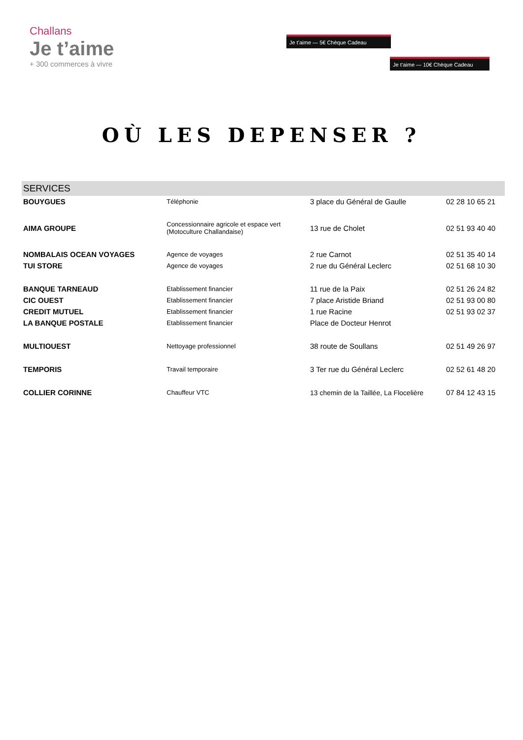Challans
Je t’aime
+ 300 commerces à vivre
Je t’aime — 5€ Chèque Cadeau
Je t’aime — 10€ Chèque Cadeau
OÙ LES DEPENSER ?
| SERVICES | | | |
| --- | --- | --- | --- |
| BOUYGUES | Téléphonie | 3 place du Général de Gaulle | 02 28 10 65 21 |
| AIMA GROUPE | Concessionnaire agricole et espace vert (Motoculture Challandaise) | 13 rue de Cholet | 02 51 93 40 40 |
| NOMBALAIS OCEAN VOYAGES | Agence de voyages | 2 rue Carnot | 02 51 35 40 14 |
| TUI STORE | Agence de voyages | 2 rue du Général Leclerc | 02 51 68 10 30 |
| BANQUE TARNEAUD | Etablissement financier | 11 rue de la Paix | 02 51 26 24 82 |
| CIC OUEST | Etablissement financier | 7 place Aristide Briand | 02 51 93 00 80 |
| CREDIT MUTUEL | Etablissement financier | 1 rue Racine | 02 51 93 02 37 |
| LA BANQUE POSTALE | Etablissement financier | Place de Docteur Henrot | |
| MULTIOUEST | Nettoyage professionnel | 38 route de Soullans | 02 51 49 26 97 |
| TEMPORIS | Travail temporaire | 3 Ter rue du Général Leclerc | 02 52 61 48 20 |
| COLLIER CORINNE | Chauffeur VTC | 13 chemin de la Taillée, La Flocelière | 07 84 12 43 15 |